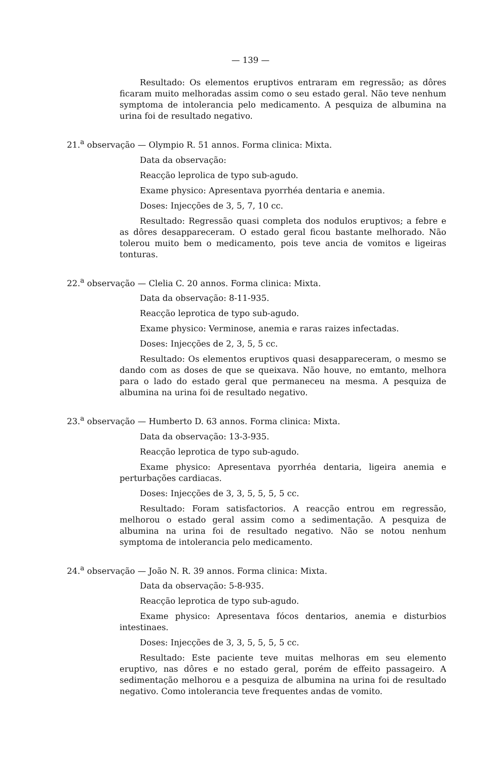— 139 —
Resultado: Os elementos eruptivos entraram em regressão; as dôres ficaram muito melhoradas assim como o seu estado geral. Não teve nenhum symptoma de intolerancia pelo medicamento. A pesquiza de albumina na urina foi de resultado negativo.
21.<sup>a</sup> observação — Olympio R. 51 annos. Forma clinica: Mixta.
Data da observação:
Reacção leprolica de typo sub-agudo.
Exame physico: Apresentava pyorrhéa dentaria e anemia.
Doses: Injecções de 3, 5, 7, 10 cc.
Resultado: Regressão quasi completa dos nodulos eruptivos; a febre e as dôres desappareceram. O estado geral ficou bastante melhorado. Não tolerou muito bem o medicamento, pois teve ancia de vomitos e ligeiras tonturas.
22.<sup>a</sup> observação — Clelia C. 20 annos. Forma clinica: Mixta.
Data da observação: 8-11-935.
Reacção leprotica de typo sub-agudo.
Exame physico: Verminose, anemia e raras raizes infectadas.
Doses: Injecções de 2, 3, 5, 5 cc.
Resultado: Os elementos eruptivos quasi desappareceram, o mesmo se dando com as doses de que se queixava. Não houve, no emtanto, melhora para o lado do estado geral que permaneceu na mesma. A pesquiza de albumina na urina foi de resultado negativo.
23.<sup>a</sup> observação — Humberto D. 63 annos. Forma clinica: Mixta.
Data da observação: 13-3-935.
Reacção leprotica de typo sub-agudo.
Exame physico: Apresentava pyorrhéa dentaria, ligeira anemia e perturbações cardiacas.
Doses: Injecções de 3, 3, 5, 5, 5, 5 cc.
Resultado: Foram satisfactorios. A reacção entrou em regressão, melhorou o estado geral assim como a sedimentação. A pesquiza de albumina na urina foi de resultado negativo. Não se notou nenhum symptoma de intolerancia pelo medicamento.
24.<sup>a</sup> observação — João N. R. 39 annos. Forma clinica: Mixta.
Data da observação: 5-8-935.
Reacção leprotica de typo sub-agudo.
Exame physico: Apresentava fócos dentarios, anemia e disturbios intestinaes.
Doses: Injecções de 3, 3, 5, 5, 5, 5 cc.
Resultado: Este paciente teve muitas melhoras em seu elemento eruptivo, nas dôres e no estado geral, porém de effeito passageiro. A sedimentação melhorou e a pesquiza de albumina na urina foi de resultado negativo. Como intolerancia teve frequentes andas de vomito.